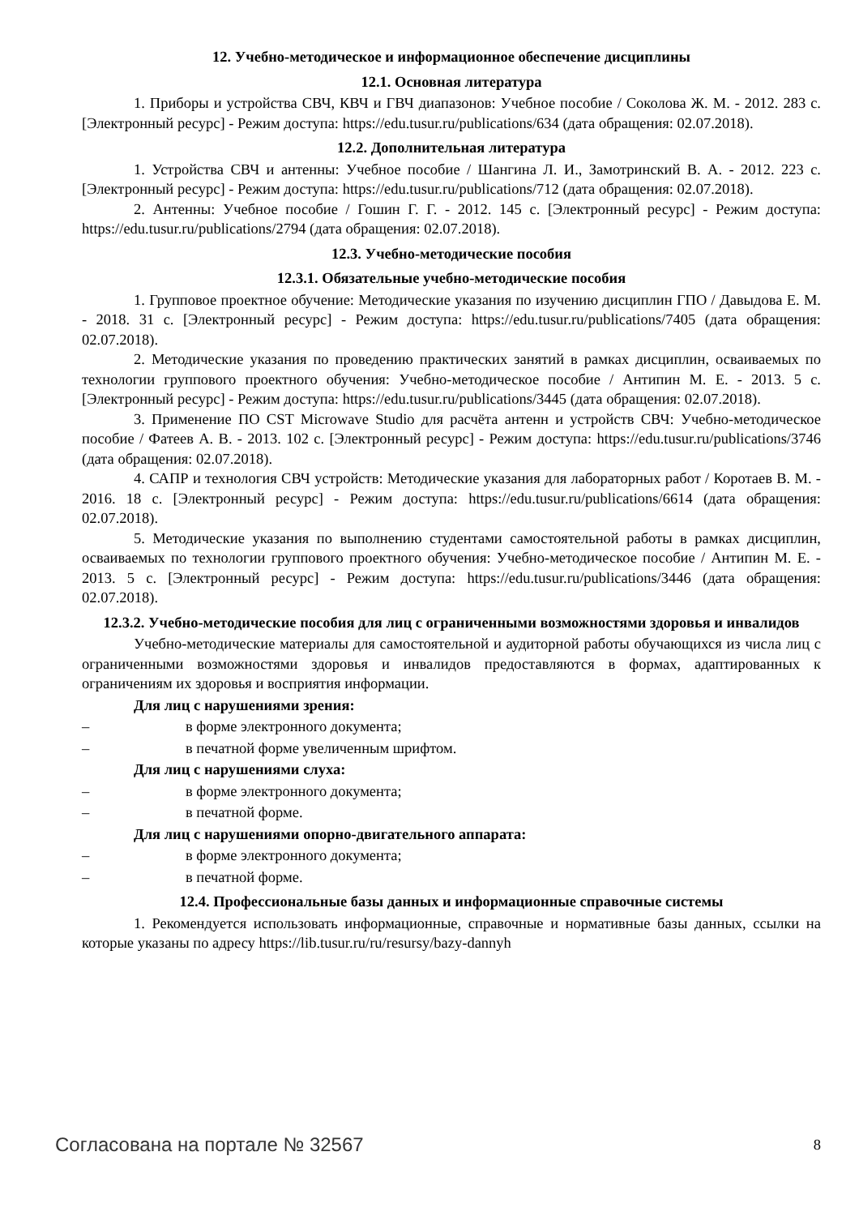12. Учебно-методическое и информационное обеспечение дисциплины
12.1. Основная литература
1. Приборы и устройства СВЧ, КВЧ и ГВЧ диапазонов: Учебное пособие / Соколова Ж. М. - 2012. 283 с. [Электронный ресурс] - Режим доступа: https://edu.tusur.ru/publications/634 (дата обращения: 02.07.2018).
12.2. Дополнительная литература
1. Устройства СВЧ и антенны: Учебное пособие / Шангина Л. И., Замотринский В. А. - 2012. 223 с. [Электронный ресурс] - Режим доступа: https://edu.tusur.ru/publications/712 (дата обращения: 02.07.2018).
2. Антенны: Учебное пособие / Гошин Г. Г. - 2012. 145 с. [Электронный ресурс] - Режим доступа: https://edu.tusur.ru/publications/2794 (дата обращения: 02.07.2018).
12.3. Учебно-методические пособия
12.3.1. Обязательные учебно-методические пособия
1. Групповое проектное обучение: Методические указания по изучению дисциплин ГПО / Давыдова Е. М. - 2018. 31 с. [Электронный ресурс] - Режим доступа: https://edu.tusur.ru/publications/7405 (дата обращения: 02.07.2018).
2. Методические указания по проведению практических занятий в рамках дисциплин, осваиваемых по технологии группового проектного обучения: Учебно-методическое пособие / Антипин М. Е. - 2013. 5 с. [Электронный ресурс] - Режим доступа: https://edu.tusur.ru/publications/3445 (дата обращения: 02.07.2018).
3. Применение ПО CST Microwave Studio для расчёта антенн и устройств СВЧ: Учебно-методическое пособие / Фатеев А. В. - 2013. 102 с. [Электронный ресурс] - Режим доступа: https://edu.tusur.ru/publications/3746 (дата обращения: 02.07.2018).
4. САПР и технология СВЧ устройств: Методические указания для лабораторных работ / Коротаев В. М. - 2016. 18 с. [Электронный ресурс] - Режим доступа: https://edu.tusur.ru/publications/6614 (дата обращения: 02.07.2018).
5. Методические указания по выполнению студентами самостоятельной работы в рамках дисциплин, осваиваемых по технологии группового проектного обучения: Учебно-методическое пособие / Антипин М. Е. - 2013. 5 с. [Электронный ресурс] - Режим доступа: https://edu.tusur.ru/publications/3446 (дата обращения: 02.07.2018).
12.3.2. Учебно-методические пособия для лиц с ограниченными возможностями здоровья и инвалидов
Учебно-методические материалы для самостоятельной и аудиторной работы обучающихся из числа лиц с ограниченными возможностями здоровья и инвалидов предоставляются в формах, адаптированных к ограничениям их здоровья и восприятия информации.
Для лиц с нарушениями зрения:
– в форме электронного документа;
– в печатной форме увеличенным шрифтом.
Для лиц с нарушениями слуха:
– в форме электронного документа;
– в печатной форме.
Для лиц с нарушениями опорно-двигательного аппарата:
– в форме электронного документа;
– в печатной форме.
12.4. Профессиональные базы данных и информационные справочные системы
1. Рекомендуется использовать информационные, справочные и нормативные базы данных, ссылки на которые указаны по адресу https://lib.tusur.ru/ru/resursy/bazy-dannyh
Согласована на портале № 32567 8